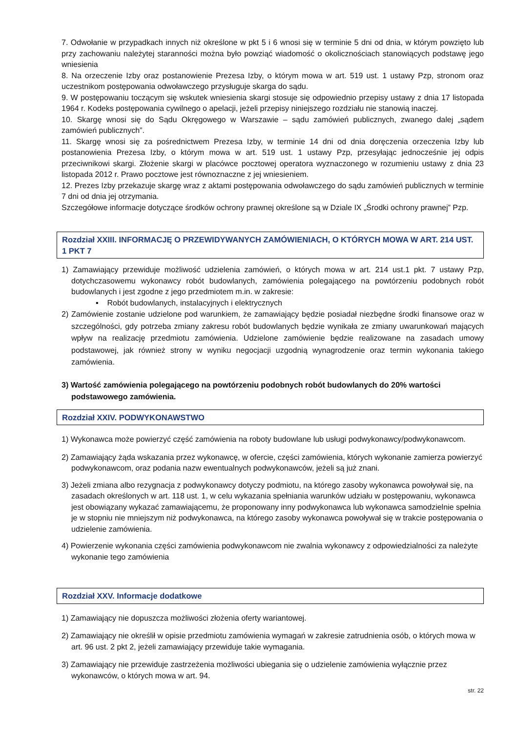7. Odwołanie w przypadkach innych niż określone w pkt 5 i 6 wnosi się w terminie 5 dni od dnia, w którym powzięto lub przy zachowaniu należytej staranności można było powziąć wiadomość o okolicznościach stanowiących podstawę jego wniesienia
8. Na orzeczenie Izby oraz postanowienie Prezesa Izby, o którym mowa w art. 519 ust. 1 ustawy Pzp, stronom oraz uczestnikom postępowania odwoławczego przysługuje skarga do sądu.
9. W postępowaniu toczącym się wskutek wniesienia skargi stosuje się odpowiednio przepisy ustawy z dnia 17 listopada 1964 r. Kodeks postępowania cywilnego o apelacji, jeżeli przepisy niniejszego rozdziału nie stanowią inaczej.
10. Skargę wnosi się do Sądu Okręgowego w Warszawie – sądu zamówień publicznych, zwanego dalej „sądem zamówień publicznych”.
11. Skargę wnosi się za pośrednictwem Prezesa Izby, w terminie 14 dni od dnia doręczenia orzeczenia Izby lub postanowienia Prezesa Izby, o którym mowa w art. 519 ust. 1 ustawy Pzp, przesyłając jednocześnie jej odpis przeciwnikowi skargi. Złożenie skargi w placówce pocztowej operatora wyznaczonego w rozumieniu ustawy z dnia 23 listopada 2012 r. Prawo pocztowe jest równoznaczne z jej wniesieniem.
12. Prezes Izby przekazuje skargę wraz z aktami postępowania odwoławczego do sądu zamówień publicznych w terminie 7 dni od dnia jej otrzymania.
Szczegółowe informacje dotyczące środków ochrony prawnej określone są w Dziale IX „Środki ochrony prawnej” Pzp.
Rozdział XXIII. INFORMACJĘ O PRZEWIDYWANYCH ZAMÓWIENIACH, O KTÓRYCH MOWA W ART. 214 UST. 1 PKT 7
1) Zamawiający przewiduje możliwość udzielenia zamówień, o których mowa w art. 214 ust.1 pkt. 7 ustawy Pzp, dotychczasowemu wykonawcy robót budowlanych, zamówienia polegającego na powtórzeniu podobnych robót budowlanych i jest zgodne z jego przedmiotem m.in. w zakresie:
▪ Robót budowlanych, instalacyjnych i elektrycznych
2) Zamówienie zostanie udzielone pod warunkiem, że zamawiający będzie posiadał niezbędne środki finansowe oraz w szczególności, gdy potrzeba zmiany zakresu robót budowlanych będzie wynikała ze zmiany uwarunkowań mających wpływ na realizację przedmiotu zamówienia. Udzielone zamówienie będzie realizowane na zasadach umowy podstawowej, jak również strony w wyniku negocjacji uzgodnią wynagrodzenie oraz termin wykonania takiego zamówienia.
3) Wartość zamówienia polegającego na powtórzeniu podobnych robót budowlanych do 20% wartości podstawowego zamówienia.
Rozdział XXIV. PODWYKONAWSTWO
1) Wykonawca może powierzyć część zamówienia na roboty budowlane lub usługi podwykonawcy/podwykonawcom.
2) Zamawiający żąda wskazania przez wykonawcę, w ofercie, części zamówienia, których wykonanie zamierza powierzyć podwykonawcom, oraz podania nazw ewentualnych podwykonawców, jeżeli są już znani.
3) Jeżeli zmiana albo rezygnacja z podwykonawcy dotyczy podmiotu, na którego zasoby wykonawca powoływał się, na zasadach określonych w art. 118 ust. 1, w celu wykazania spełniania warunków udziału w postępowaniu, wykonawca jest obowiązany wykazać zamawiającemu, że proponowany inny podwykonawca lub wykonawca samodzielnie spełnia je w stopniu nie mniejszym niż podwykonawca, na którego zasoby wykonawca powoływał się w trakcie postępowania o udzielenie zamówienia.
4) Powierzenie wykonania części zamówienia podwykonawcom nie zwalnia wykonawcy z odpowiedzialności za należyte wykonanie tego zamówienia
Rozdział XXV. Informacje dodatkowe
1) Zamawiający nie dopuszcza możliwości złożenia oferty wariantowej.
2) Zamawiający nie określił w opisie przedmiotu zamówienia wymagań w zakresie zatrudnienia osób, o których mowa w art. 96 ust. 2 pkt 2, jeżeli zamawiający przewiduje takie wymagania.
3) Zamawiający nie przewiduje zastrzeżenia możliwości ubiegania się o udzielenie zamówienia wyłącznie przez wykonawców, o których mowa w art. 94.
str. 22